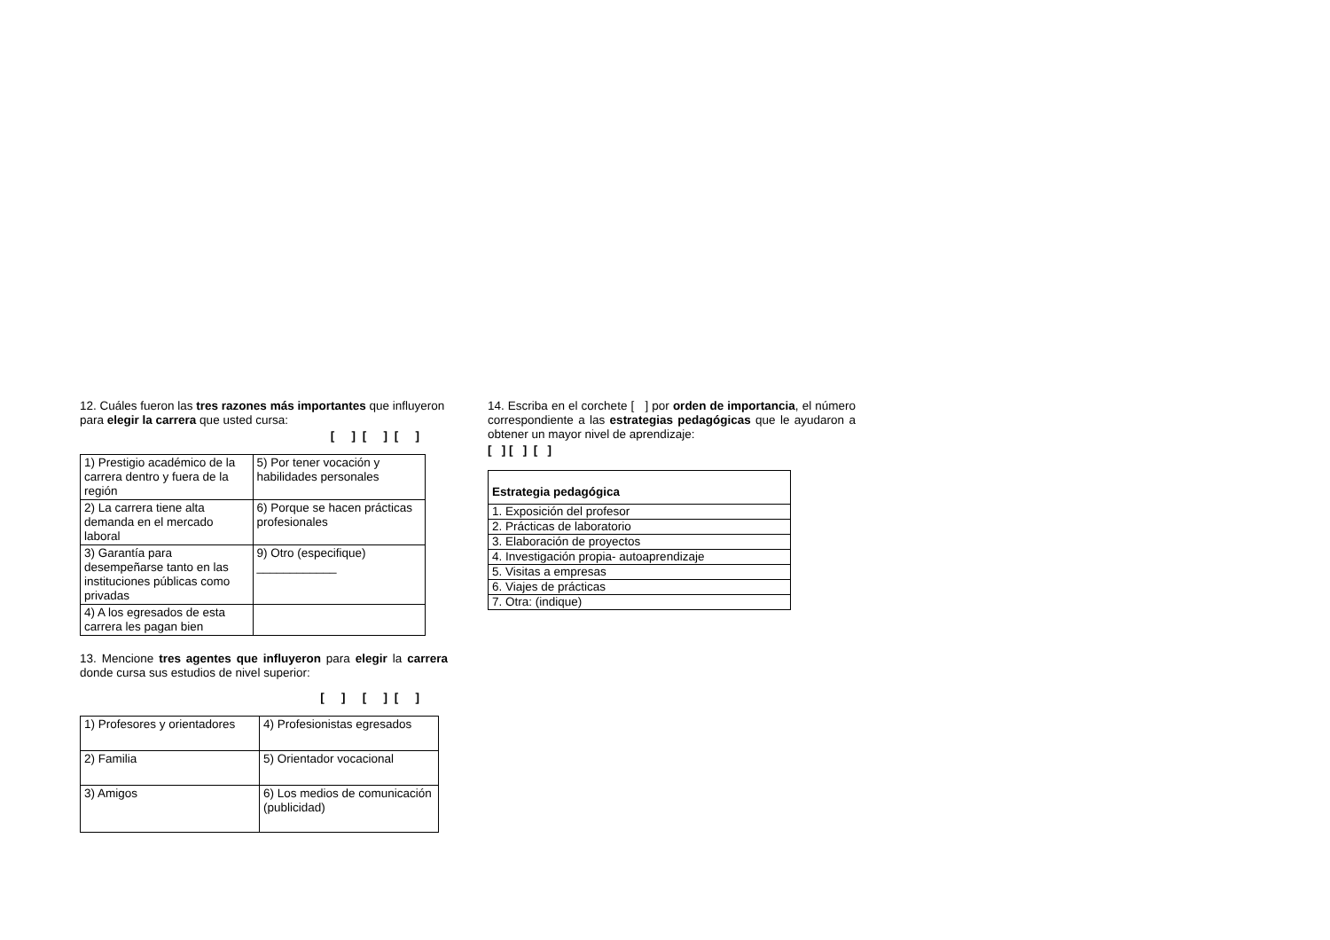12. Cuáles fueron las tres razones más importantes que influyeron para elegir la carrera que usted cursa:
[ ] [ ] [ ]
| 1) Prestigio académico de la carrera dentro y fuera de la región | 5) Por tener vocación y habilidades personales |
| 2) La carrera tiene alta demanda en el mercado laboral | 6) Porque se hacen prácticas profesionales |
| 3) Garantía para desempeñarse tanto en las instituciones públicas como privadas | 9) Otro (especifique) ____________ |
| 4) A los egresados de esta carrera les pagan bien | |
13. Mencione tres agentes que influyeron para elegir la carrera donde cursa sus estudios de nivel superior:
[ ] [ ] [ ]
| 1) Profesores y orientadores | 4) Profesionistas egresados |
| 2) Familia | 5) Orientador vocacional |
| 3) Amigos | 6) Los medios de comunicación (publicidad) |
14. Escriba en el corchete [ ] por orden de importancia, el número correspondiente a las estrategias pedagógicas que le ayudaron a obtener un mayor nivel de aprendizaje:
[ ] [ ] [ ]
| Estrategia pedagógica |
| --- |
| 1. Exposición del profesor |
| 2. Prácticas de laboratorio |
| 3. Elaboración de proyectos |
| 4. Investigación propia- autoaprendizaje |
| 5. Visitas a empresas |
| 6. Viajes de prácticas |
| 7. Otra: (indique) |